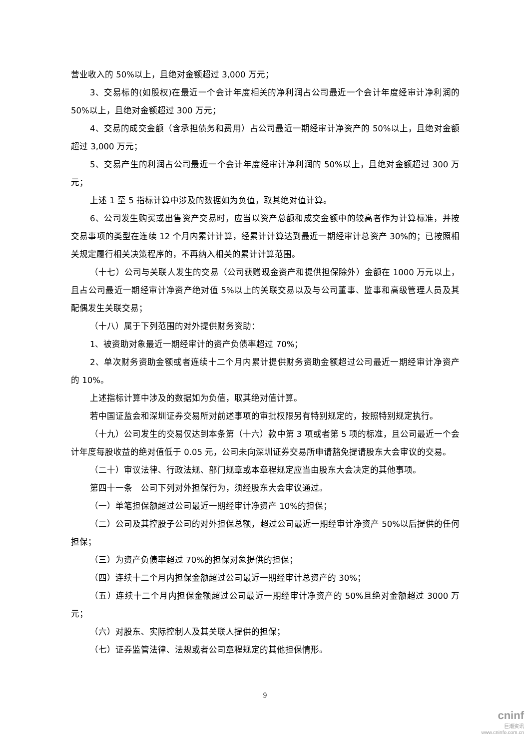营业收入的 50%以上，且绝对金额超过 3,000 万元；
3、交易标的(如股权)在最近一个会计年度相关的净利润占公司最近一个会计年度经审计净利润的 50%以上，且绝对金额超过 300 万元；
4、交易的成交金额（含承担债务和费用）占公司最近一期经审计净资产的 50%以上，且绝对金额超过 3,000 万元；
5、交易产生的利润占公司最近一个会计年度经审计净利润的 50%以上，且绝对金额超过 300 万元；
上述 1 至 5 指标计算中涉及的数据如为负值，取其绝对值计算。
6、公司发生购买或出售资产交易时，应当以资产总额和成交金额中的较高者作为计算标准，并按交易事项的类型在连续 12 个月内累计计算，经累计计算达到最近一期经审计总资产 30%的；已按照相关规定履行相关决策程序的，不再纳入相关的累计计算范围。
（十七）公司与关联人发生的交易（公司获赠现金资产和提供担保除外）金额在 1000 万元以上，且占公司最近一期经审计净资产绝对值 5%以上的关联交易以及与公司董事、监事和高级管理人员及其配偶发生关联交易；
（十八）属于下列范围的对外提供财务资助：
1、被资助对象最近一期经审计的资产负债率超过 70%；
2、单次财务资助金额或者连续十二个月内累计提供财务资助金额超过公司最近一期经审计净资产的 10%。
上述指标计算中涉及的数据如为负值，取其绝对值计算。
若中国证监会和深圳证券交易所对前述事项的审批权限另有特别规定的，按照特别规定执行。
（十九）公司发生的交易仅达到本条第（十六）款中第 3 项或者第 5 项的标准，且公司最近一个会计年度每股收益的绝对值低于 0.05 元，公司未向深圳证券交易所申请豁免提请股东大会审议的交易。
（二十）审议法律、行政法规、部门规章或本章程规定应当由股东大会决定的其他事项。
第四十一条　公司下列对外担保行为，须经股东大会审议通过。
（一）单笔担保额超过公司最近一期经审计净资产 10%的担保；
（二）公司及其控股子公司的对外担保总额，超过公司最近一期经审计净资产 50%以后提供的任何担保；
（三）为资产负债率超过 70%的担保对象提供的担保；
（四）连续十二个月内担保金额超过公司最近一期经审计总资产的 30%；
（五）连续十二个月内担保金额超过公司最近一期经审计净资产的 50%且绝对金额超过 3000 万元；
（六）对股东、实际控制人及其关联人提供的担保；
（七）证券监管法律、法规或者公司章程规定的其他担保情形。
9
cninf
巨潮资讯
www.cninfo.com.cn